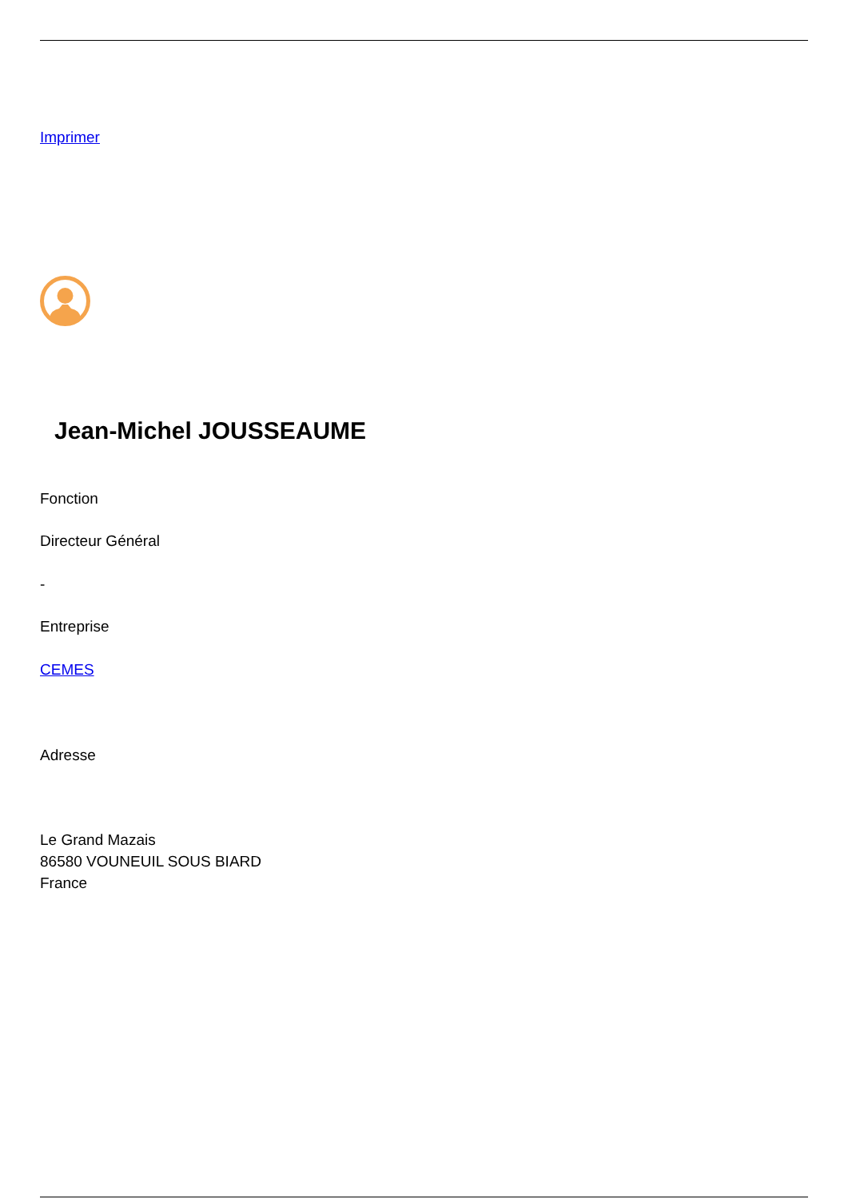Imprimer
Jean-Michel JOUSSEAUME
Fonction
Directeur Général
-
Entreprise
CEMES
Adresse
Le Grand Mazais
86580 VOUNEUIL SOUS BIARD
France